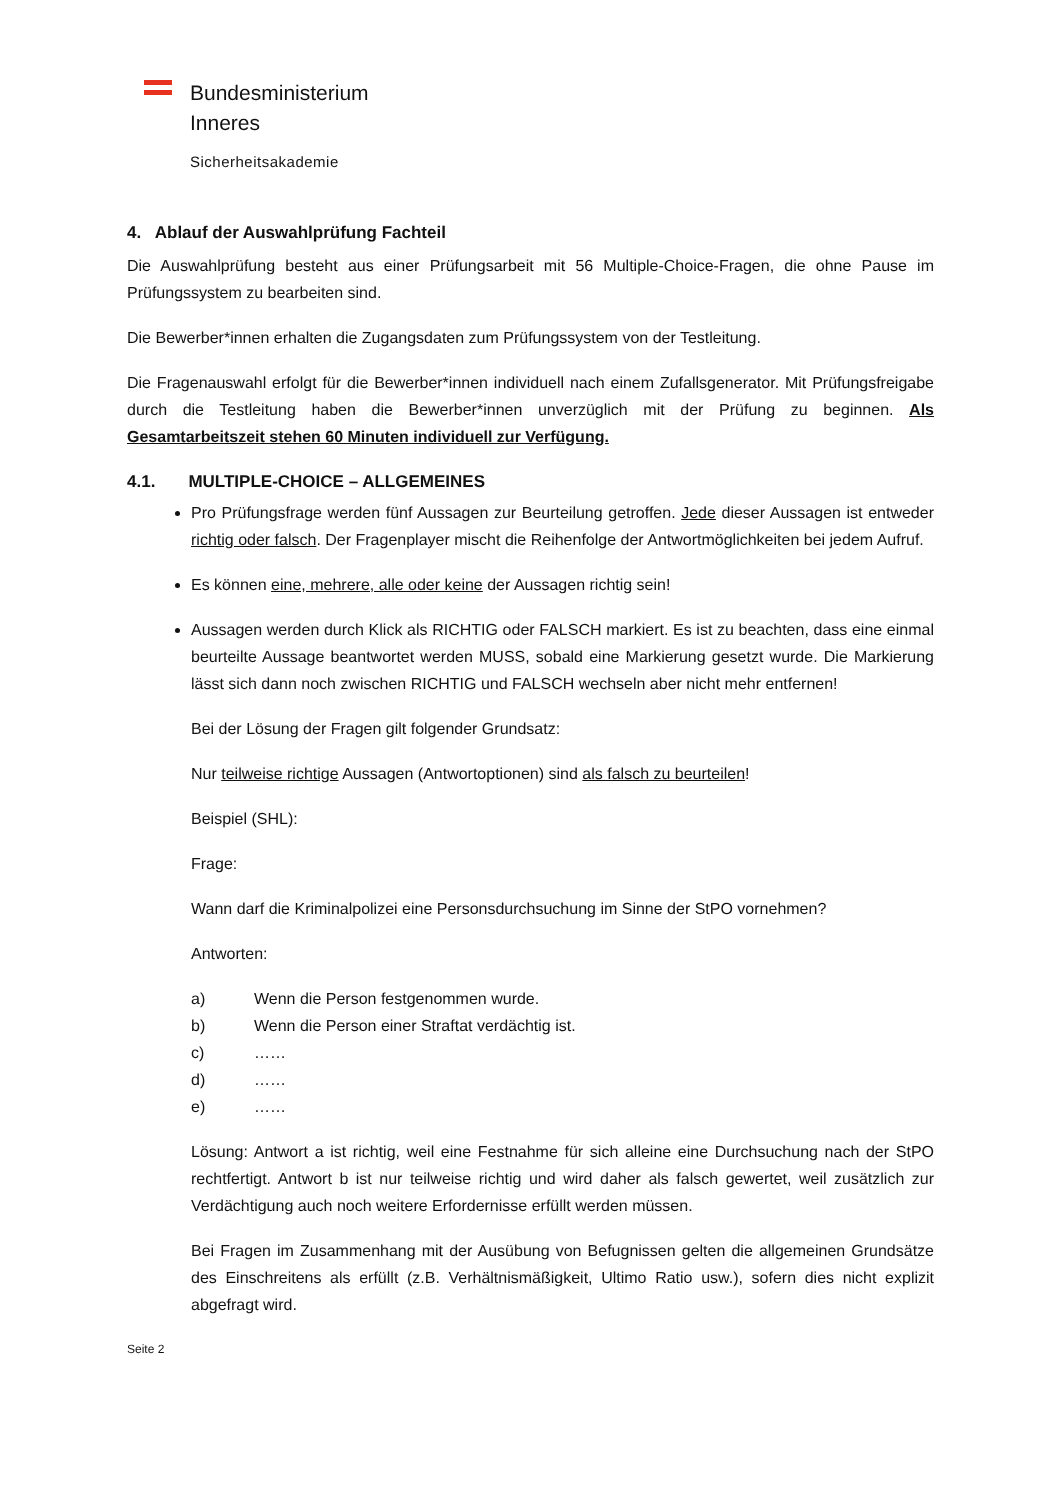Bundesministerium
Inneres
Sicherheitsakademie
4. Ablauf der Auswahlprüfung Fachteil
Die Auswahlprüfung besteht aus einer Prüfungsarbeit mit 56 Multiple-Choice-Fragen, die ohne Pause im Prüfungssystem zu bearbeiten sind.
Die Bewerber*innen erhalten die Zugangsdaten zum Prüfungssystem von der Testleitung.
Die Fragenauswahl erfolgt für die Bewerber*innen individuell nach einem Zufallsgenerator. Mit Prüfungsfreigabe durch die Testleitung haben die Bewerber*innen unverzüglich mit der Prüfung zu beginnen. Als Gesamtarbeitszeit stehen 60 Minuten individuell zur Verfügung.
4.1. MULTIPLE-CHOICE – ALLGEMEINES
Pro Prüfungsfrage werden fünf Aussagen zur Beurteilung getroffen. Jede dieser Aussagen ist entweder richtig oder falsch. Der Fragenplayer mischt die Reihenfolge der Antwortmöglichkeiten bei jedem Aufruf.
Es können eine, mehrere, alle oder keine der Aussagen richtig sein!
Aussagen werden durch Klick als RICHTIG oder FALSCH markiert. Es ist zu beachten, dass eine einmal beurteilte Aussage beantwortet werden MUSS, sobald eine Markierung gesetzt wurde. Die Markierung lässt sich dann noch zwischen RICHTIG und FALSCH wechseln aber nicht mehr entfernen!
Bei der Lösung der Fragen gilt folgender Grundsatz:
Nur teilweise richtige Aussagen (Antwortoptionen) sind als falsch zu beurteilen!
Beispiel (SHL):
Frage:
Wann darf die Kriminalpolizei eine Personsdurchsuchung im Sinne der StPO vornehmen?
Antworten:
a) Wenn die Person festgenommen wurde.
b) Wenn die Person einer Straftat verdächtig ist.
c) ……
d) ……
e) ……
Lösung: Antwort a ist richtig, weil eine Festnahme für sich alleine eine Durchsuchung nach der StPO rechtfertigt. Antwort b ist nur teilweise richtig und wird daher als falsch gewertet, weil zusätzlich zur Verdächtigung auch noch weitere Erfordernisse erfüllt werden müssen.
Bei Fragen im Zusammenhang mit der Ausübung von Befugnissen gelten die allgemeinen Grundsätze des Einschreitens als erfüllt (z.B. Verhältnismäßigkeit, Ultimo Ratio usw.), sofern dies nicht explizit abgefragt wird.
Seite 2